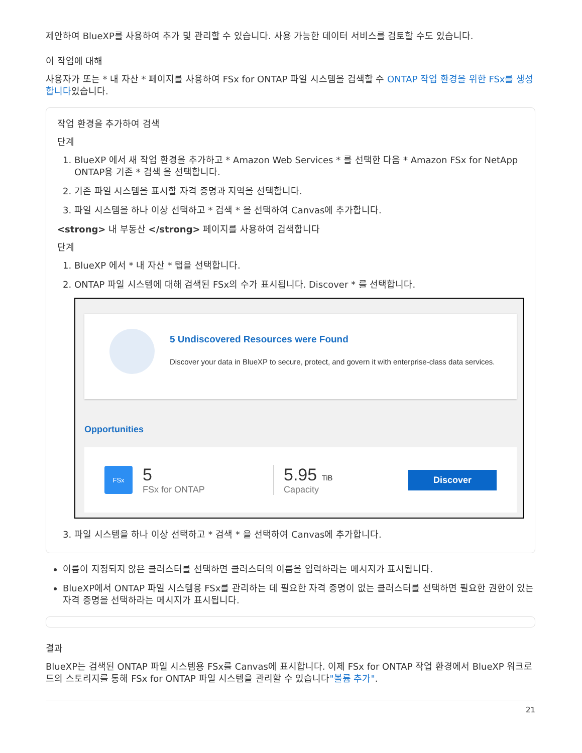제안하여 BlueXP를 사용하여 추가 및 관리할 수 있습니다. 사용 가능한 데이터 서비스를 검토할 수도 있습니다.
이 작업에 대해
사용자가 또는 * 내 자산 * 페이지를 사용하여 FSx for ONTAP 파일 시스템을 검색할 수 ONTAP 작업 환경을 위한 FSx를 생성합니다있습니다.
작업 환경을 추가하여 검색
단계
1. BlueXP 에서 새 작업 환경을 추가하고 * Amazon Web Services * 를 선택한 다음 * Amazon FSx for NetApp ONTAP용 기존 * 검색 을 선택합니다.
2. 기존 파일 시스템을 표시할 자격 증명과 지역을 선택합니다.
3. 파일 시스템을 하나 이상 선택하고 * 검색 * 을 선택하여 Canvas에 추가합니다.
<strong> 내 부동산 </strong> 페이지를 사용하여 검색합니다
단계
1. BlueXP 에서 * 내 자산 * 탭을 선택합니다.
2. ONTAP 파일 시스템에 대해 검색된 FSx의 수가 표시됩니다. Discover * 를 선택합니다.
5 Undiscovered Resources were Found
Discover your data in BlueXP to secure, protect, and govern it with enterprise-class data services.
Opportunities
FSx
5
FSx for ONTAP
5.95 TiB
Capacity
Discover
3. 파일 시스템을 하나 이상 선택하고 * 검색 * 을 선택하여 Canvas에 추가합니다.
이름이 지정되지 않은 클러스터를 선택하면 클러스터의 이름을 입력하라는 메시지가 표시됩니다.
BlueXP에서 ONTAP 파일 시스템용 FSx를 관리하는 데 필요한 자격 증명이 없는 클러스터를 선택하면 필요한 권한이 있는 자격 증명을 선택하라는 메시지가 표시됩니다.
결과
BlueXP는 검색된 ONTAP 파일 시스템용 FSx를 Canvas에 표시합니다. 이제 FSx for ONTAP 작업 환경에서 BlueXP 워크로드의 스토리지를 통해 FSx for ONTAP 파일 시스템을 관리할 수 있습니다"볼륨 추가".
21